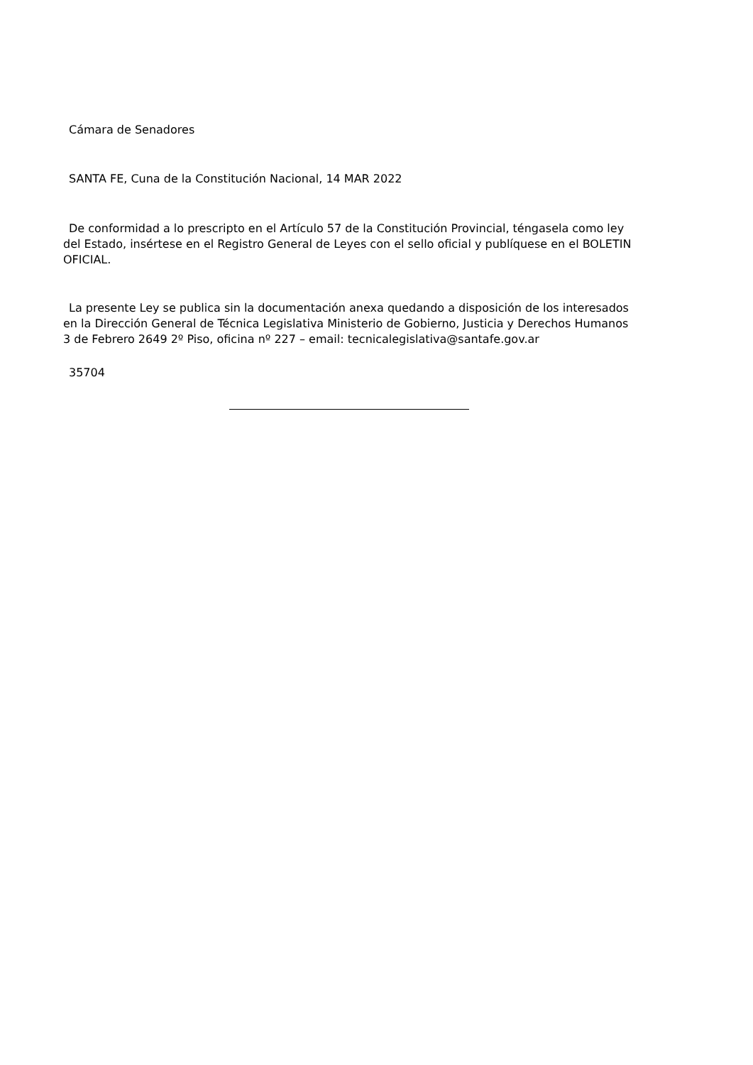Cámara de Senadores
SANTA FE, Cuna de la Constitución Nacional, 14 MAR 2022
De conformidad a lo prescripto en el Artículo 57 de la Constitución Provincial, téngasela como ley del Estado, insértese en el Registro General de Leyes con el sello oficial y publíquese en el BOLETIN OFICIAL.
La presente Ley se publica sin la documentación anexa quedando a disposición de los interesados en la Dirección General de Técnica Legislativa Ministerio de Gobierno, Justicia y Derechos Humanos 3 de Febrero 2649 2º Piso, oficina nº 227 – email: tecnicalegislativa@santafe.gov.ar
35704